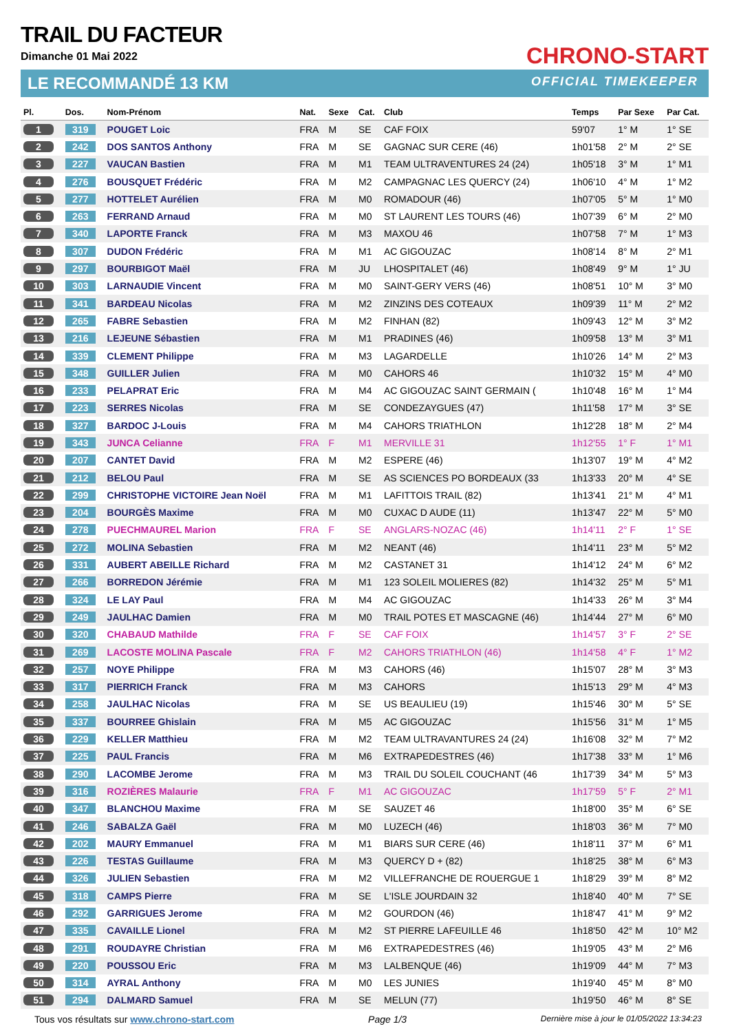TRAIL DU FACTEUR
Dimanche 01 Mai 2022
LE RECOMMANDÉ 13 KM
CHRONO-START
OFFICIAL TIMEKEEPER
| Pl. | Dos. | Nom-Prénom | Nat. | Sexe | Cat. | Club | Temps | Par Sexe | Par Cat. |
| --- | --- | --- | --- | --- | --- | --- | --- | --- | --- |
| 1 | 319 | POUGET Loic | FRA | M | SE | CAF FOIX | 59'07 | 1° M | 1° SE |
| 2 | 242 | DOS SANTOS Anthony | FRA | M | SE | GAGNAC SUR CERE (46) | 1h01'58 | 2° M | 2° SE |
| 3 | 227 | VAUCAN Bastien | FRA | M | M1 | TEAM ULTRAVENTURES 24 (24) | 1h05'18 | 3° M | 1° M1 |
| 4 | 276 | BOUSQUET Frédéric | FRA | M | M2 | CAMPAGNAC LES QUERCY (24) | 1h06'10 | 4° M | 1° M2 |
| 5 | 277 | HOTTELET Aurélien | FRA | M | M0 | ROMADOUR (46) | 1h07'05 | 5° M | 1° M0 |
| 6 | 263 | FERRAND Arnaud | FRA | M | M0 | ST LAURENT LES TOURS (46) | 1h07'39 | 6° M | 2° M0 |
| 7 | 340 | LAPORTE Franck | FRA | M | M3 | MAXOU 46 | 1h07'58 | 7° M | 1° M3 |
| 8 | 307 | DUDON Frédéric | FRA | M | M1 | AC GIGOUZAC | 1h08'14 | 8° M | 2° M1 |
| 9 | 297 | BOURBIGOT Maël | FRA | M | JU | LHOSPITALET (46) | 1h08'49 | 9° M | 1° JU |
| 10 | 303 | LARNAUDIE Vincent | FRA | M | M0 | SAINT-GERY VERS (46) | 1h08'51 | 10° M | 3° M0 |
| 11 | 341 | BARDEAU Nicolas | FRA | M | M2 | ZINZINS DES COTEAUX | 1h09'39 | 11° M | 2° M2 |
| 12 | 265 | FABRE Sebastien | FRA | M | M2 | FINHAN (82) | 1h09'43 | 12° M | 3° M2 |
| 13 | 216 | LEJEUNE Sébastien | FRA | M | M1 | PRADINES (46) | 1h09'58 | 13° M | 3° M1 |
| 14 | 339 | CLEMENT Philippe | FRA | M | M3 | LAGARDELLE | 1h10'26 | 14° M | 2° M3 |
| 15 | 348 | GUILLER Julien | FRA | M | M0 | CAHORS 46 | 1h10'32 | 15° M | 4° M0 |
| 16 | 233 | PELAPRAT Eric | FRA | M | M4 | AC GIGOUZAC SAINT GERMAIN ( | 1h10'48 | 16° M | 1° M4 |
| 17 | 223 | SERRES Nicolas | FRA | M | SE | CONDEZAYGUES (47) | 1h11'58 | 17° M | 3° SE |
| 18 | 327 | BARDOC J-Louis | FRA | M | M4 | CAHORS TRIATHLON | 1h12'28 | 18° M | 2° M4 |
| 19 | 343 | JUNCA Celianne | FRA | F | M1 | MERVILLE 31 | 1h12'55 | 1° F | 1° M1 |
| 20 | 207 | CANTET David | FRA | M | M2 | ESPERE (46) | 1h13'07 | 19° M | 4° M2 |
| 21 | 212 | BELOU Paul | FRA | M | SE | AS SCIENCES PO BORDEAUX (33 | 1h13'33 | 20° M | 4° SE |
| 22 | 299 | CHRISTOPHE VICTOIRE Jean Noël | FRA | M | M1 | LAFITTOIS TRAIL (82) | 1h13'41 | 21° M | 4° M1 |
| 23 | 204 | BOURGÈS Maxime | FRA | M | M0 | CUXAC D AUDE (11) | 1h13'47 | 22° M | 5° M0 |
| 24 | 278 | PUECHMAUREL Marion | FRA | F | SE | ANGLARS-NOZAC (46) | 1h14'11 | 2° F | 1° SE |
| 25 | 272 | MOLINA Sebastien | FRA | M | M2 | NEANT (46) | 1h14'11 | 23° M | 5° M2 |
| 26 | 331 | AUBERT ABEILLE Richard | FRA | M | M2 | CASTANET 31 | 1h14'12 | 24° M | 6° M2 |
| 27 | 266 | BORREDON Jérémie | FRA | M | M1 | 123 SOLEIL MOLIERES (82) | 1h14'32 | 25° M | 5° M1 |
| 28 | 324 | LE LAY Paul | FRA | M | M4 | AC GIGOUZAC | 1h14'33 | 26° M | 3° M4 |
| 29 | 249 | JAULHAC Damien | FRA | M | M0 | TRAIL POTES ET MASCAGNE (46) | 1h14'44 | 27° M | 6° M0 |
| 30 | 320 | CHABAUD Mathilde | FRA | F | SE | CAF FOIX | 1h14'57 | 3° F | 2° SE |
| 31 | 269 | LACOSTE MOLINA Pascale | FRA | F | M2 | CAHORS TRIATHLON (46) | 1h14'58 | 4° F | 1° M2 |
| 32 | 257 | NOYE Philippe | FRA | M | M3 | CAHORS (46) | 1h15'07 | 28° M | 3° M3 |
| 33 | 317 | PIERRICH Franck | FRA | M | M3 | CAHORS | 1h15'13 | 29° M | 4° M3 |
| 34 | 258 | JAULHAC Nicolas | FRA | M | SE | US BEAULIEU (19) | 1h15'46 | 30° M | 5° SE |
| 35 | 337 | BOURREE Ghislain | FRA | M | M5 | AC GIGOUZAC | 1h15'56 | 31° M | 1° M5 |
| 36 | 229 | KELLER Matthieu | FRA | M | M2 | TEAM ULTRAVANTURES 24 (24) | 1h16'08 | 32° M | 7° M2 |
| 37 | 225 | PAUL Francis | FRA | M | M6 | EXTRAPEDESTRES (46) | 1h17'38 | 33° M | 1° M6 |
| 38 | 290 | LACOMBE Jerome | FRA | M | M3 | TRAIL DU SOLEIL COUCHANT (46 | 1h17'39 | 34° M | 5° M3 |
| 39 | 316 | ROZIÈRES Malaurie | FRA | F | M1 | AC GIGOUZAC | 1h17'59 | 5° F | 2° M1 |
| 40 | 347 | BLANCHOU Maxime | FRA | M | SE | SAUZET 46 | 1h18'00 | 35° M | 6° SE |
| 41 | 246 | SABALZA Gaël | FRA | M | M0 | LUZECH (46) | 1h18'03 | 36° M | 7° M0 |
| 42 | 202 | MAURY Emmanuel | FRA | M | M1 | BIARS SUR CERE (46) | 1h18'11 | 37° M | 6° M1 |
| 43 | 226 | TESTAS Guillaume | FRA | M | M3 | QUERCY D + (82) | 1h18'25 | 38° M | 6° M3 |
| 44 | 326 | JULIEN Sebastien | FRA | M | M2 | VILLEFRANCHE DE ROUERGUE 1 | 1h18'29 | 39° M | 8° M2 |
| 45 | 318 | CAMPS Pierre | FRA | M | SE | L'ISLE JOURDAIN 32 | 1h18'40 | 40° M | 7° SE |
| 46 | 292 | GARRIGUES Jerome | FRA | M | M2 | GOURDON (46) | 1h18'47 | 41° M | 9° M2 |
| 47 | 335 | CAVAILLE Lionel | FRA | M | M2 | ST PIERRE LAFEUILLE 46 | 1h18'50 | 42° M | 10° M2 |
| 48 | 291 | ROUDAYRE Christian | FRA | M | M6 | EXTRAPEDESTRES (46) | 1h19'05 | 43° M | 2° M6 |
| 49 | 220 | POUSSOU Eric | FRA | M | M3 | LALBENQUE (46) | 1h19'09 | 44° M | 7° M3 |
| 50 | 314 | AYRAL Anthony | FRA | M | M0 | LES JUNIES | 1h19'40 | 45° M | 8° M0 |
| 51 | 294 | DALMARD Samuel | FRA | M | SE | MELUN (77) | 1h19'50 | 46° M | 8° SE |
Tous vos résultats sur www.chrono-start.com Page 1/3 Dernière mise à jour le 01/05/2022 13:34:23